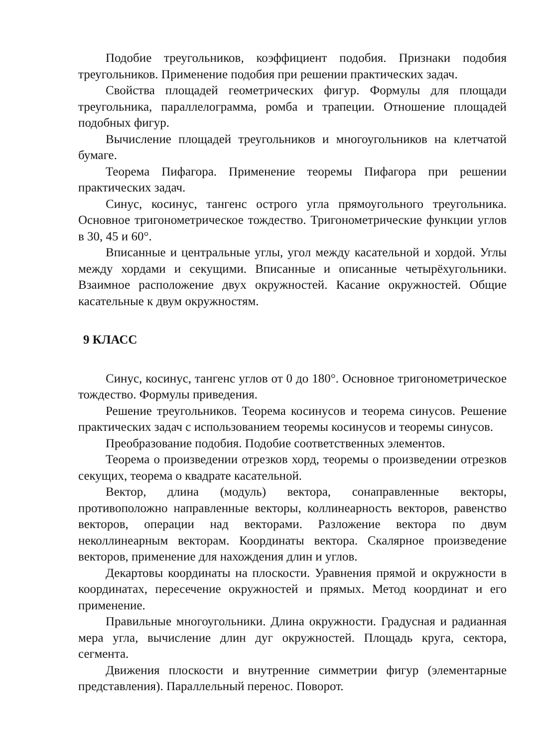Подобие треугольников, коэффициент подобия. Признаки подобия треугольников. Применение подобия при решении практических задач.
Свойства площадей геометрических фигур. Формулы для площади треугольника, параллелограмма, ромба и трапеции. Отношение площадей подобных фигур.
Вычисление площадей треугольников и многоугольников на клетчатой бумаге.
Теорема Пифагора. Применение теоремы Пифагора при решении практических задач.
Синус, косинус, тангенс острого угла прямоугольного треугольника. Основное тригонометрическое тождество. Тригонометрические функции углов в 30, 45 и 60°.
Вписанные и центральные углы, угол между касательной и хордой. Углы между хордами и секущими. Вписанные и описанные четырёхугольники. Взаимное расположение двух окружностей. Касание окружностей. Общие касательные к двум окружностям.
9 КЛАСС
Синус, косинус, тангенс углов от 0 до 180°. Основное тригонометрическое тождество. Формулы приведения.
Решение треугольников. Теорема косинусов и теорема синусов. Решение практических задач с использованием теоремы косинусов и теоремы синусов.
Преобразование подобия. Подобие соответственных элементов.
Теорема о произведении отрезков хорд, теоремы о произведении отрезков секущих, теорема о квадрате касательной.
Вектор, длина (модуль) вектора, сонаправленные векторы, противоположно направленные векторы, коллинеарность векторов, равенство векторов, операции над векторами. Разложение вектора по двум неколлинеарным векторам. Координаты вектора. Скалярное произведение векторов, применение для нахождения длин и углов.
Декартовы координаты на плоскости. Уравнения прямой и окружности в координатах, пересечение окружностей и прямых. Метод координат и его применение.
Правильные многоугольники. Длина окружности. Градусная и радианная мера угла, вычисление длин дуг окружностей. Площадь круга, сектора, сегмента.
Движения плоскости и внутренние симметрии фигур (элементарные представления). Параллельный перенос. Поворот.